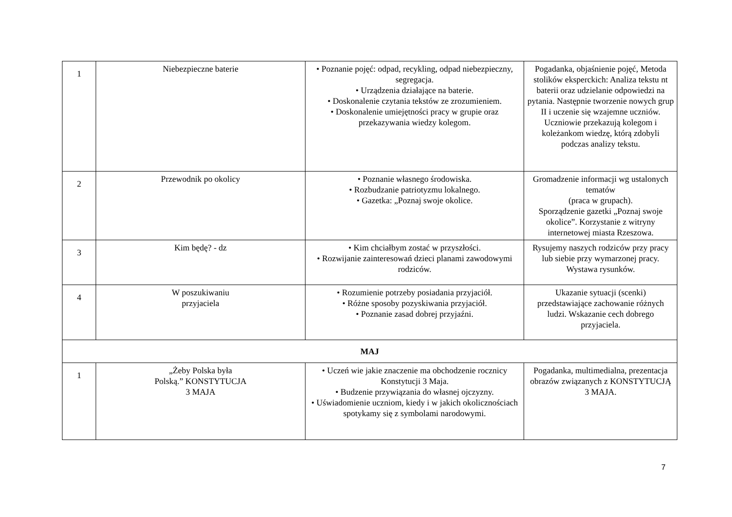| 1 | Niebezpieczne baterie | • Poznanie pojęć: odpad, recykling, odpad niebezpieczny, segregacja. • Urządzenia działające na baterie. • Doskonalenie czytania tekstów ze zrozumieniem. • Doskonalenie umiejętności pracy w grupie oraz przekazywania wiedzy kolegom. | Pogadanka, objaśnienie pojęć, Metoda stolików eksperckich: Analiza tekstu nt baterii oraz udzielanie odpowiedzi na pytania. Następnie tworzenie nowych grup II i uczenie się wzajemne uczniów. Uczniowie przekazują kolegom i koleżankom wiedzę, którą zdobyli podczas analizy tekstu. |
| 2 | Przewodnik po okolicy | • Poznanie własnego środowiska. • Rozbudzanie patriotyzmu lokalnego. • Gazetka: „Poznaj swoje okolice. | Gromadzenie informacji wg ustalonych tematów (praca w grupach). Sporządzenie gazetki „Poznaj swoje okolice”. Korzystanie z witryny internetowej miasta Rzeszowa. |
| 3 | Kim będę? - dz | • Kim chciałbym zostać w przyszłości. • Rozwijanie zainteresowań dzieci planami zawodowymi rodziców. | Rysujemy naszych rodziców przy pracy lub siebie przy wymarzonej pracy. Wystawa rysunków. |
| 4 | W poszukiwaniu przyjaciela | • Rozumienie potrzeby posiadania przyjaciół. • Różne sposoby pozyskiwania przyjaciół. • Poznanie zasad dobrej przyjaźni. | Ukazanie sytuacji (scenki) przedstawiające zachowanie różnych ludzi. Wskazanie cech dobrego przyjaciela. |
| MAJ | | | |
| 1 | „Żeby Polska była Polską.” KONSTYTUCJA 3 MAJA | • Uczeń wie jakie znaczenie ma obchodzenie rocznicy Konstytucji 3 Maja. • Budzenie przywiązania do własnej ojczyzny. • Uświadomienie uczniom, kiedy i w jakich okolicznościach spotykamy się z symbolami narodowymi. | Pogadanka, multimedialna, prezentacja obrazów związanych z KONSTYTUCJĄ 3 MAJA. |
7